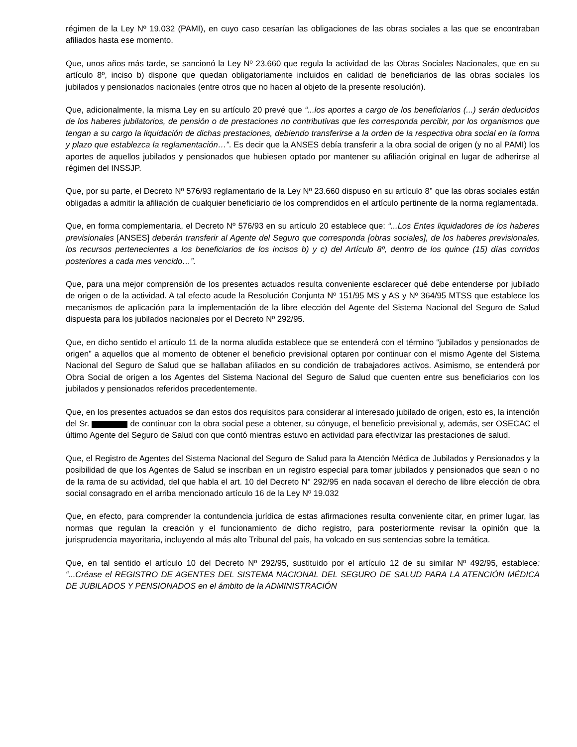régimen de la Ley Nº 19.032 (PAMI), en cuyo caso cesarían las obligaciones de las obras sociales a las que se encontraban afiliados hasta ese momento.
Que, unos años más tarde, se sancionó la Ley Nº 23.660 que regula la actividad de las Obras Sociales Nacionales, que en su artículo 8º, inciso b) dispone que quedan obligatoriamente incluidos en calidad de beneficiarios de las obras sociales los jubilados y pensionados nacionales (entre otros que no hacen al objeto de la presente resolución).
Que, adicionalmente, la misma Ley en su artículo 20 prevé que “...los aportes a cargo de los beneficiarios (...) serán deducidos de los haberes jubilatorios, de pensión o de prestaciones no contributivas que les corresponda percibir, por los organismos que tengan a su cargo la liquidación de dichas prestaciones, debiendo transferirse a la orden de la respectiva obra social en la forma y plazo que establezca la reglamentación…”. Es decir que la ANSES debía transferir a la obra social de origen (y no al PAMI) los aportes de aquellos jubilados y pensionados que hubiesen optado por mantener su afiliación original en lugar de adherirse al régimen del INSSJP.
Que, por su parte, el Decreto Nº 576/93 reglamentario de la Ley Nº 23.660 dispuso en su artículo 8° que las obras sociales están obligadas a admitir la afiliación de cualquier beneficiario de los comprendidos en el artículo pertinente de la norma reglamentada.
Que, en forma complementaria, el Decreto Nº 576/93 en su artículo 20 establece que: “...Los Entes liquidadores de los haberes previsionales [ANSES] deberán transferir al Agente del Seguro que corresponda [obras sociales], de los haberes previsionales, los recursos pertenecientes a los beneficiarios de los incisos b) y c) del Artículo 8º, dentro de los quince (15) días corridos posteriores a cada mes vencido…”.
Que, para una mejor comprensión de los presentes actuados resulta conveniente esclarecer qué debe entenderse por jubilado de origen o de la actividad. A tal efecto acude la Resolución Conjunta Nº 151/95 MS y AS y Nº 364/95 MTSS que establece los mecanismos de aplicación para la implementación de la libre elección del Agente del Sistema Nacional del Seguro de Salud dispuesta para los jubilados nacionales por el Decreto Nº 292/95.
Que, en dicho sentido el artículo 11 de la norma aludida establece que se entenderá con el término “jubilados y pensionados de origen” a aquellos que al momento de obtener el beneficio previsional optaren por continuar con el mismo Agente del Sistema Nacional del Seguro de Salud que se hallaban afiliados en su condición de trabajadores activos. Asimismo, se entenderá por Obra Social de origen a los Agentes del Sistema Nacional del Seguro de Salud que cuenten entre sus beneficiarios con los jubilados y pensionados referidos precedentemente.
Que, en los presentes actuados se dan estos dos requisitos para considerar al interesado jubilado de origen, esto es, la intención del Sr. de continuar con la obra social pese a obtener, su cónyuge, el beneficio previsional y, además, ser OSECAC el último Agente del Seguro de Salud con que contó mientras estuvo en actividad para efectivizar las prestaciones de salud.
Que, el Registro de Agentes del Sistema Nacional del Seguro de Salud para la Atención Médica de Jubilados y Pensionados y la posibilidad de que los Agentes de Salud se inscriban en un registro especial para tomar jubilados y pensionados que sean o no de la rama de su actividad, del que habla el art. 10 del Decreto N° 292/95 en nada socavan el derecho de libre elección de obra social consagrado en el arriba mencionado artículo 16 de la Ley Nº 19.032
Que, en efecto, para comprender la contundencia jurídica de estas afirmaciones resulta conveniente citar, en primer lugar, las normas que regulan la creación y el funcionamiento de dicho registro, para posteriormente revisar la opinión que la jurisprudencia mayoritaria, incluyendo al más alto Tribunal del país, ha volcado en sus sentencias sobre la temática.
Que, en tal sentido el artículo 10 del Decreto Nº 292/95, sustituido por el artículo 12 de su similar Nº 492/95, establece: “...Créase el REGISTRO DE AGENTES DEL SISTEMA NACIONAL DEL SEGURO DE SALUD PARA LA ATENCIÓN MÉDICA DE JUBILADOS Y PENSIONADOS en el ámbito de la ADMINISTRACIÓN